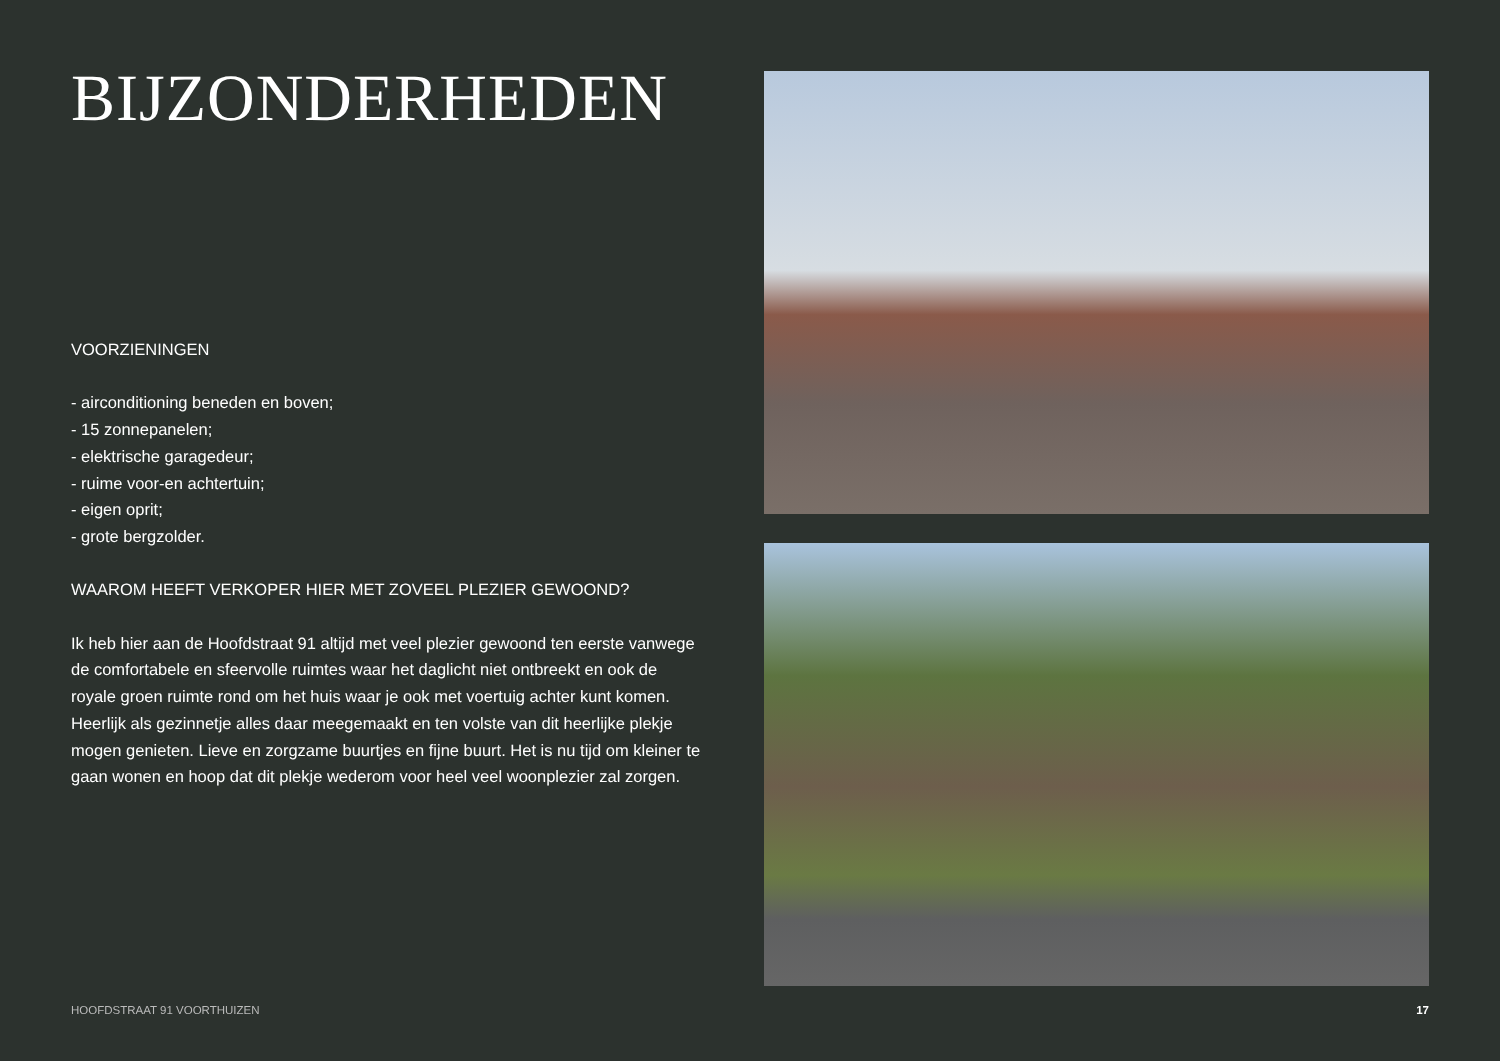BIJZONDERHEDEN
VOORZIENINGEN
- airconditioning beneden en boven;
- 15 zonnepanelen;
- elektrische garagedeur;
- ruime voor-en achtertuin;
- eigen oprit;
- grote bergzolder.
WAAROM HEEFT VERKOPER HIER MET ZOVEEL PLEZIER GEWOOND?
Ik heb hier aan de Hoofdstraat 91 altijd met veel plezier gewoond ten eerste vanwege de comfortabele en sfeervolle ruimtes waar het daglicht niet ontbreekt en ook de royale groen ruimte rond om het huis waar je ook met voertuig achter kunt komen. Heerlijk als gezinnetje alles daar meegemaakt en ten volste van dit heerlijke plekje mogen genieten. Lieve en zorgzame buurtjes en fijne buurt. Het is nu tijd om kleiner te gaan wonen en hoop dat dit plekje wederom voor heel veel woonplezier zal zorgen.
HOOFDSTRAAT 91 VOORTHUIZEN 17